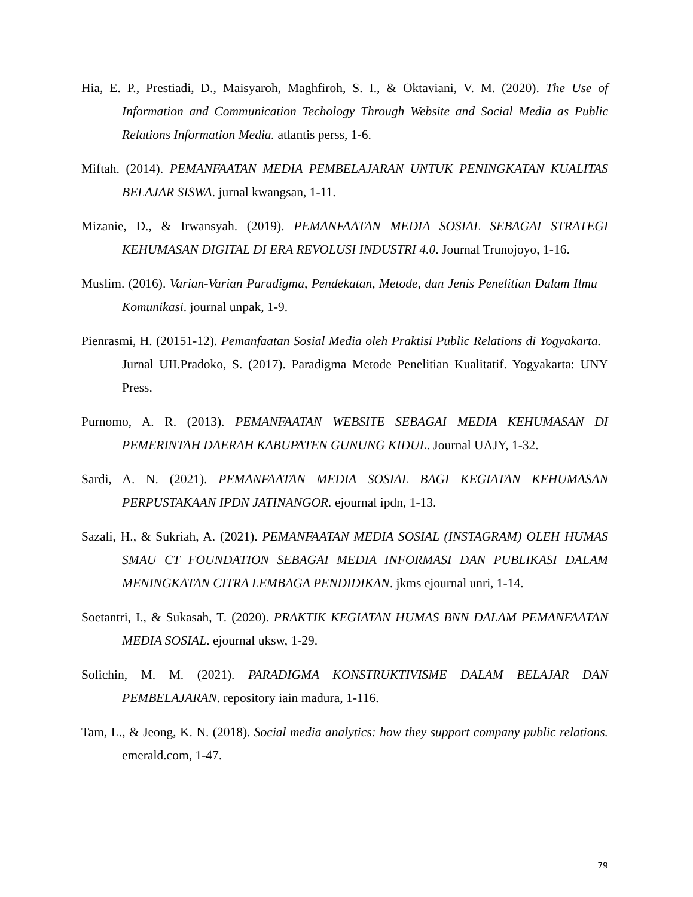Hia, E. P., Prestiadi, D., Maisyaroh, Maghfiroh, S. I., & Oktaviani, V. M. (2020). The Use of Information and Communication Techology Through Website and Social Media as Public Relations Information Media. atlantis perss, 1-6.
Miftah. (2014). PEMANFAATAN MEDIA PEMBELAJARAN UNTUK PENINGKATAN KUALITAS BELAJAR SISWA. jurnal kwangsan, 1-11.
Mizanie, D., & Irwansyah. (2019). PEMANFAATAN MEDIA SOSIAL SEBAGAI STRATEGI KEHUMASAN DIGITAL DI ERA REVOLUSI INDUSTRI 4.0. Journal Trunojoyo, 1-16.
Muslim. (2016). Varian-Varian Paradigma, Pendekatan, Metode, dan Jenis Penelitian Dalam Ilmu Komunikasi. journal unpak, 1-9.
Pienrasmi, H. (20151-12). Pemanfaatan Sosial Media oleh Praktisi Public Relations di Yogyakarta. Jurnal UII.Pradoko, S. (2017). Paradigma Metode Penelitian Kualitatif. Yogyakarta: UNY Press.
Purnomo, A. R. (2013). PEMANFAATAN WEBSITE SEBAGAI MEDIA KEHUMASAN DI PEMERINTAH DAERAH KABUPATEN GUNUNG KIDUL. Journal UAJY, 1-32.
Sardi, A. N. (2021). PEMANFAATAN MEDIA SOSIAL BAGI KEGIATAN KEHUMASAN PERPUSTAKAAN IPDN JATINANGOR. ejournal ipdn, 1-13.
Sazali, H., & Sukriah, A. (2021). PEMANFAATAN MEDIA SOSIAL (INSTAGRAM) OLEH HUMAS SMAU CT FOUNDATION SEBAGAI MEDIA INFORMASI DAN PUBLIKASI DALAM MENINGKATAN CITRA LEMBAGA PENDIDIKAN. jkms ejournal unri, 1-14.
Soetantri, I., & Sukasah, T. (2020). PRAKTIK KEGIATAN HUMAS BNN DALAM PEMANFAATAN MEDIA SOSIAL. ejournal uksw, 1-29.
Solichin, M. M. (2021). PARADIGMA KONSTRUKTIVISME DALAM BELAJAR DAN PEMBELAJARAN. repository iain madura, 1-116.
Tam, L., & Jeong, K. N. (2018). Social media analytics: how they support company public relations. emerald.com, 1-47.
79